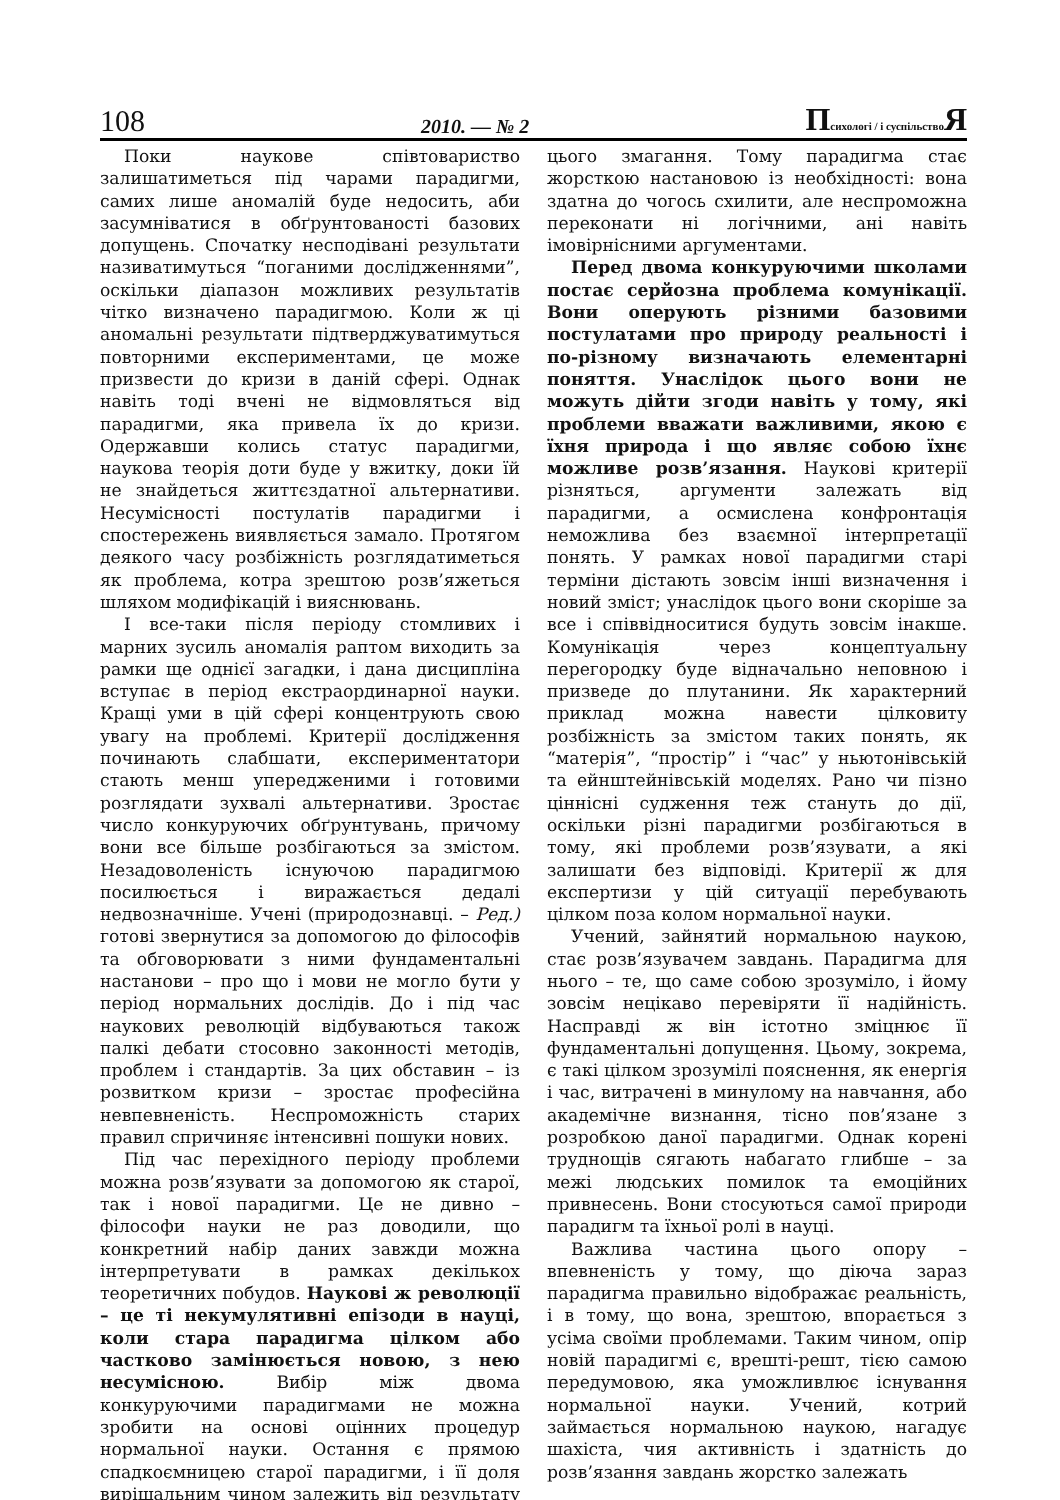108 2010. — № 2 Психологі / і суспільство Я
Поки наукове співтовариство залишатиметься під чарами парадигми, самих лише аномалій буде недосить, аби засумніватися в обґрунтованості базових допущень. Спочатку несподівані результати називатимуться “поганими дослідженнями”, оскільки діапазон можливих результатів чітко визначено парадигмою. Коли ж ці аномальні результати підтверджуватимуться повторними експериментами, це може призвести до кризи в даній сфері. Однак навіть тоді вчені не відмовляться від парадигми, яка привела їх до кризи. Одержавши колись статус парадигми, наукова теорія доти буде у вжитку, доки їй не знайдеться життєздатної альтернативи. Несумісності постулатів парадигми і спостережень виявляється замало. Протягом деякого часу розбіжність розглядатиметься як проблема, котра зрештою розв’яжеться шляхом модифікацій і вияснювань.
І все-таки після періоду стомливих і марних зусиль аномалія раптом виходить за рамки ще однієї загадки, і дана дисципліна вступає в період екстраординарної науки. Кращі уми в цій сфері концентрують свою увагу на проблемі. Критерії дослідження починають слабшати, експериментатори стають менш упередженими і готовими розглядати зухвалі альтернативи. Зростає число конкуруючих обґрунтувань, причому вони все більше розбігаються за змістом. Незадоволеність існуючою парадигмою посилюється і виражається дедалі недвозначніше. Учені (природознавці. – Ред.) готові звернутися за допомогою до філософів та обговорювати з ними фундаментальні настанови – про що і мови не могло бути у період нормальних дослідів. До і під час наукових революцій відбуваються також палкі дебати стосовно законності методів, проблем і стандартів. За цих обставин – із розвитком кризи – зростає професійна невпевненість. Неспроможність старих правил спричиняє інтенсивні пошуки нових.
Під час перехідного періоду проблеми можна розв’язувати за допомогою як старої, так і нової парадигми. Це не дивно – філософи науки не раз доводили, що конкретний набір даних завжди можна інтерпретувати в рамках декількох теоретичних побудов. Наукові ж революції – це ті некумулятивні епізоди в науці, коли стара парадигма цілком або частково замінюється новою, з нею несумісною. Вибір між двома конкуруючими парадигмами не можна зробити на основі оцінних процедур нормальної науки. Остання є прямою спадкоємницею старої парадигми, і її доля вирішальним чином залежить від результату цього змагання. Тому парадигма стає жорсткою настановою із необхідності: вона здатна до чогось схилити, але неспроможна переконати ні логічними, ані навіть імовірнісними аргументами.
Перед двома конкуруючими школами постає серйозна проблема комунікації. Вони оперують різними базовими постулатами про природу реальності і по-різному визначають елементарні поняття. Унаслідок цього вони не можуть дійти згоди навіть у тому, які проблеми вважати важливими, якою є їхня природа і що являє собою їхнє можливе розв’язання. Наукові критерії різняться, аргументи залежать від парадигми, а осмислена конфронтація неможлива без взаємної інтерпретації понять. У рамках нової парадигми старі терміни дістають зовсім інші визначення і новий зміст; унаслідок цього вони скоріше за все і співвідноситися будуть зовсім інакше. Комунікація через концептуальну перегородку буде відначально неповною і призведе до плутанини. Як характерний приклад можна навести цілковиту розбіжність за змістом таких понять, як “матерія”, “простір” і “час” у ньютонівській та ейнштейнівській моделях. Рано чи пізно ціннісні судження теж стануть до дії, оскільки різні парадигми розбігаються в тому, які проблеми розв’язувати, а які залишати без відповіді. Критерії ж для експертизи у цій ситуації перебувають цілком поза колом нормальної науки.
Учений, зайнятий нормальною наукою, стає розв’язувачем завдань. Парадигма для нього – те, що саме собою зрозуміло, і йому зовсім нецікаво перевіряти її надійність. Насправді ж він істотно зміцнює її фундаментальні допущення. Цьому, зокрема, є такі цілком зрозумілі пояснення, як енергія і час, витрачені в минулому на навчання, або академічне визнання, тісно пов’язане з розробкою даної парадигми. Однак корені труднощів сягають набагато глибше – за межі людських помилок та емоційних привнесень. Вони стосуються самої природи парадигм та їхньої ролі в науці.
Важлива частина цього опору – впевненість у тому, що діюча зараз парадигма правильно відображає реальність, і в тому, що вона, зрештою, впорається з усіма своїми проблемами. Таким чином, опір новій парадигмі є, врешті-решт, тією самою передумовою, яка уможливлює існування нормальної науки. Учений, котрий займається нормальною наукою, нагадує шахіста, чия активність і здатність до розв’язання завдань жорстко залежать